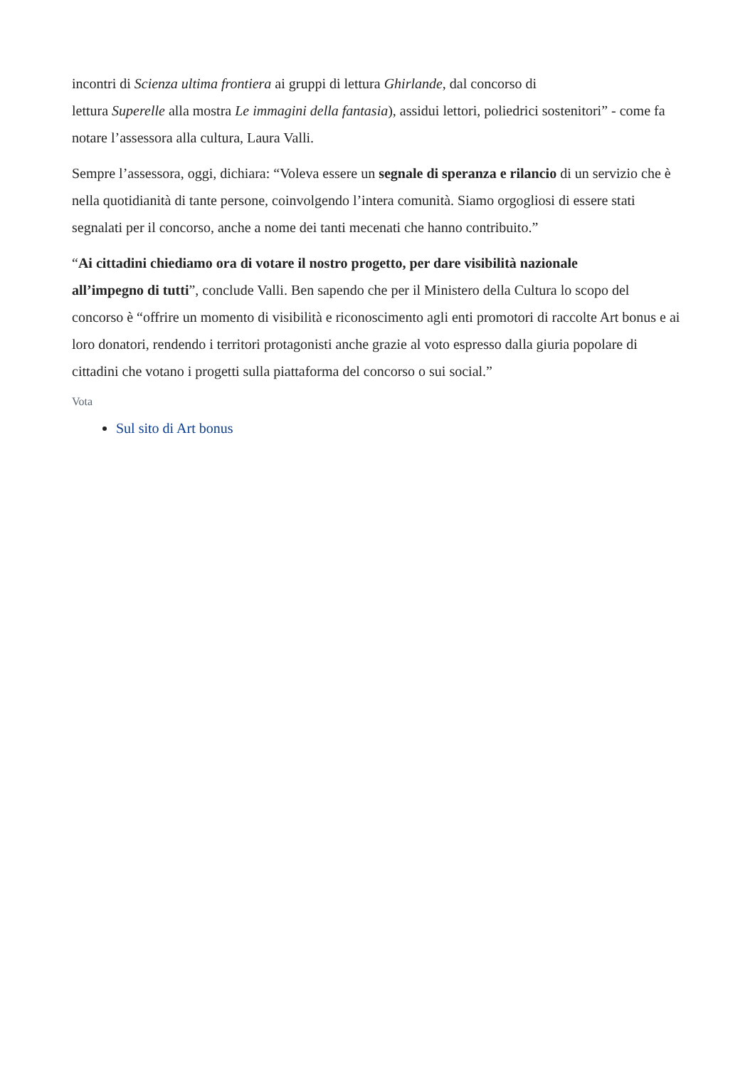incontri di Scienza ultima frontiera ai gruppi di lettura Ghirlande, dal concorso di
lettura Superelle alla mostra Le immagini della fantasia), assidui lettori, poliedrici sostenitori” - come fa notare l’assessora alla cultura, Laura Valli.
Sempre l’assessora, oggi, dichiara: “Voleva essere un segnale di speranza e rilancio di un servizio che è nella quotidianità di tante persone, coinvolgendo l’intera comunità. Siamo orgogliosi di essere stati segnalati per il concorso, anche a nome dei tanti mecenati che hanno contribuito.”
“Ai cittadini chiediamo ora di votare il nostro progetto, per dare visibilità nazionale
all’impegno di tutti”, conclude Valli. Ben sapendo che per il Ministero della Cultura lo scopo del concorso è “offrire un momento di visibilità e riconoscimento agli enti promotori di raccolte Art bonus e ai loro donatori, rendendo i territori protagonisti anche grazie al voto espresso dalla giuria popolare di cittadini che votano i progetti sulla piattaforma del concorso o sui social.”
Vota
Sul sito di Art bonus